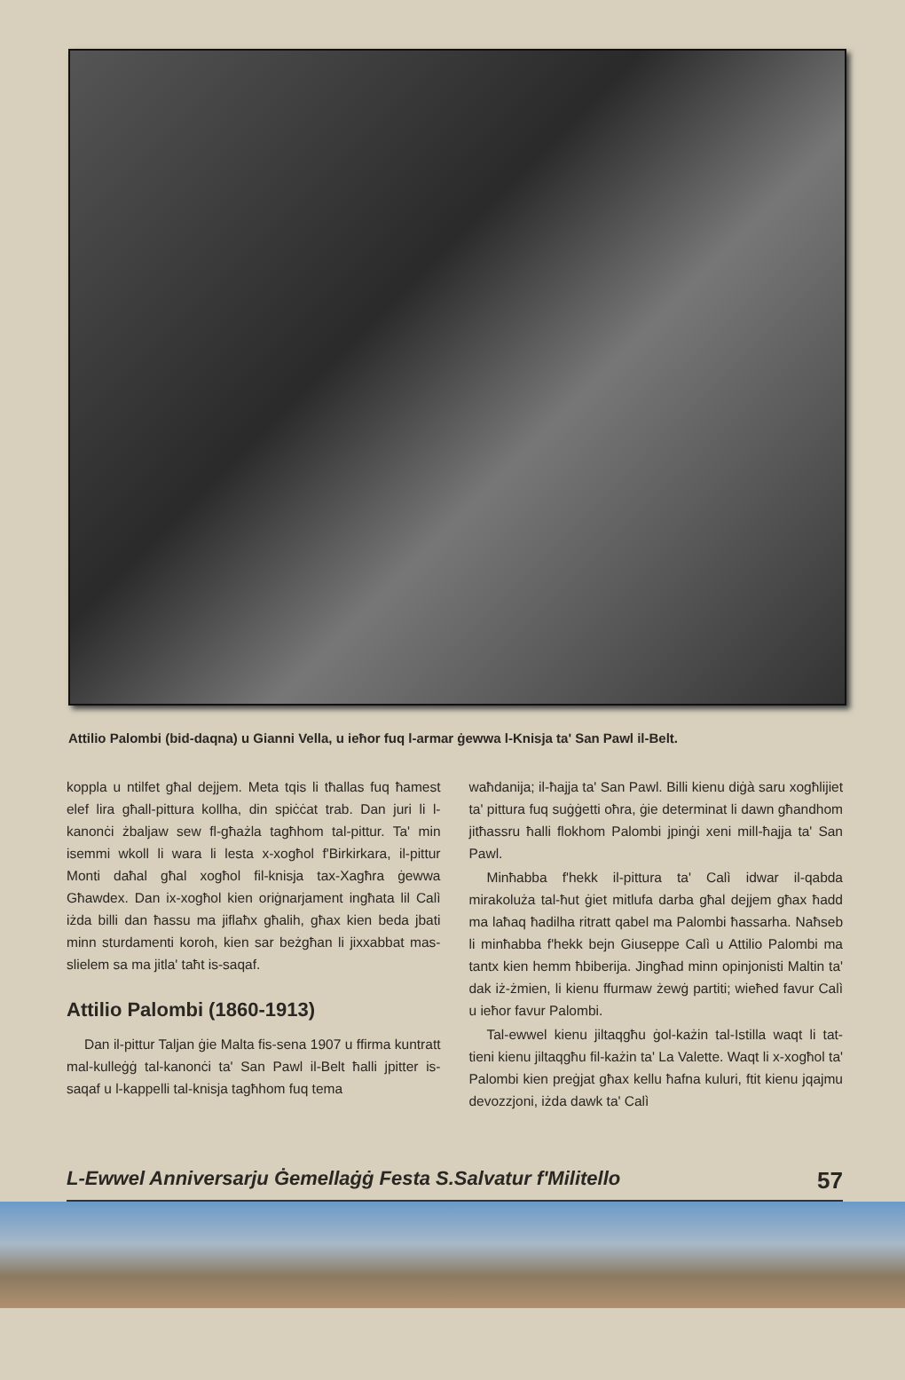Attilio Palombi (bid-daqna) u Gianni Vella, u ieħor fuq l-armar ġewwa l-Knisja ta' San Pawl il-Belt.
koppla u ntilfet għal dejjem. Meta tqis li tħallas fuq ħamest elef lira għall-pittura kollha, din spiċċat trab. Dan juri li l-kanonċi żbaljaw sew fl-għażla tagħhom tal-pittur. Ta' min isemmi wkoll li wara li lesta x-xogħol f'Birkirkara, il-pittur Monti daħal għal xogħol fil-knisja tax-Xagħra ġewwa Għawdex. Dan ix-xogħol kien oriġnarjament ingħata lil Calì iżda billi dan ħassu ma jiflaħx għalih, għax kien beda jbati minn sturdamenti koroh, kien sar beżgħan li jixxabbat mas-slielem sa ma jitla' taħt is-saqaf.
Attilio Palombi (1860-1913)
Dan il-pittur Taljan ġie Malta fis-sena 1907 u ffirma kuntratt mal-kulleġġ tal-kanonċi ta' San Pawl il-Belt ħalli jpitter is-saqaf u l-kappelli tal-knisja tagħhom fuq tema
waħdanija; il-ħajja ta' San Pawl. Billi kienu diġà saru xogħlijiet ta' pittura fuq suġġetti oħra, ġie determinat li dawn għandhom jitħassru ħalli flokhom Palombi jpinġi xeni mill-ħajja ta' San Pawl.
Minħabba f'hekk il-pittura ta' Calì idwar il-qabda mirakoluża tal-ħut ġiet mitlufa darba għal dejjem għax ħadd ma laħaq ħadilha ritratt qabel ma Palombi ħassarha. Naħseb li minħabba f'hekk bejn Giuseppe Calì u Attilio Palombi ma tantx kien hemm ħbiberija. Jingħad minn opinjonisti Maltin ta' dak iż-żmien, li kienu ffurmaw żewġ partiti; wieħed favur Calì u ieħor favur Palombi.
Tal-ewwel kienu jiltaqgħu ġol-każin tal-Istilla waqt li tat-tieni kienu jiltaqgħu fil-każin ta' La Valette. Waqt li x-xogħol ta' Palombi kien preġjat għax kellu ħafna kuluri, ftit kienu jqajmu devozzjoni, iżda dawk ta' Calì
L-Ewwel Anniversarju Ġemellaġġ Festa S.Salvatur f'Militello 57